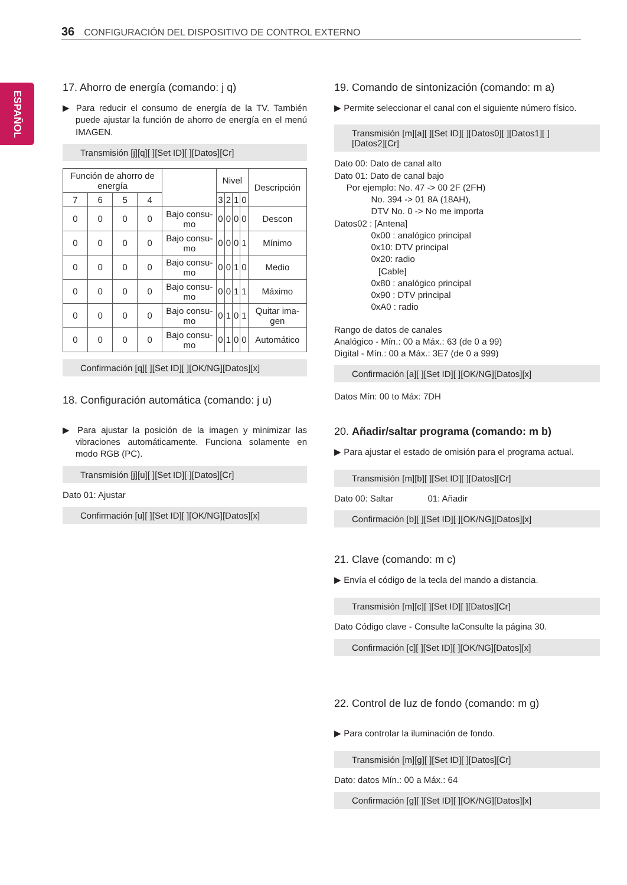36 CONFIGURACIÓN DEL DISPOSITIVO DE CONTROL EXTERNO
ESPAÑOL
17. Ahorro de energía (comando: j q)
▶ Para reducir el consumo de energía de la TV. También puede ajustar la función de ahorro de energía en el menú IMAGEN.
Transmisión [j][q][ ][Set ID][ ][Datos][Cr]
| Función de ahorro de energía | | | | | Nivel | | | | Descripción |
| --- | --- | --- | --- | --- | --- | --- | --- | --- | --- |
| 7 | 6 | 5 | 4 | | 3 | 2 | 1 | 0 | |
| 0 | 0 | 0 | 0 | Bajo consu-mo | 0 | 0 | 0 | 0 | Descon |
| 0 | 0 | 0 | 0 | Bajo consu-mo | 0 | 0 | 0 | 1 | Mínimo |
| 0 | 0 | 0 | 0 | Bajo consu-mo | 0 | 0 | 1 | 0 | Medio |
| 0 | 0 | 0 | 0 | Bajo consu-mo | 0 | 0 | 1 | 1 | Máximo |
| 0 | 0 | 0 | 0 | Bajo consu-mo | 0 | 1 | 0 | 1 | Quitar ima-gen |
| 0 | 0 | 0 | 0 | Bajo consu-mo | 0 | 1 | 0 | 0 | Automático |
Confirmación [q][ ][Set ID][ ][OK/NG][Datos][x]
18. Configuración automática (comando: j u)
▶ Para ajustar la posición de la imagen y minimizar las vibraciones automáticamente. Funciona solamente en modo RGB (PC).
Transmisión [j][u][ ][Set ID][ ][Datos][Cr]
Dato 01: Ajustar
Confirmación [u][ ][Set ID][ ][OK/NG][Datos][x]
19. Comando de sintonización (comando: m a)
▶ Permite seleccionar el canal con el siguiente número físico.
Transmisión [m][a][ ][Set ID][ ][Datos0][ ][Datos1][ ][Datos2][Cr]
Dato 00: Dato de canal alto
Dato 01: Dato de canal bajo
Por ejemplo: No. 47 -> 00 2F (2FH)
No. 394 -> 01 8A (18AH),
DTV No. 0 -> No me importa
Datos02 : [Antena]
0x00 : analógico principal
0x10: DTV principal
0x20: radio
[Cable]
0x80 : analógico principal
0x90 : DTV principal
0xA0 : radio
Rango de datos de canales
Analógico - Mín.: 00 a Máx.: 63 (de 0 a 99)
Digital - Mín.: 00 a Máx.: 3E7 (de 0 a 999)
Confirmación [a][ ][Set ID][ ][OK/NG][Datos][x]
Datos Mín: 00 to Máx: 7DH
20. Añadir/saltar programa (comando: m b)
▶ Para ajustar el estado de omisión para el programa actual.
Transmisión [m][b][ ][Set ID][ ][Datos][Cr]
Dato 00: Saltar 01: Añadir
Confirmación [b][ ][Set ID][ ][OK/NG][Datos][x]
21. Clave (comando: m c)
▶ Envía el código de la tecla del mando a distancia.
Transmisión [m][c][ ][Set ID][ ][Datos][Cr]
Dato Código clave - Consulte laConsulte la página 30.
Confirmación [c][ ][Set ID][ ][OK/NG][Datos][x]
22. Control de luz de fondo (comando: m g)
▶ Para controlar la iluminación de fondo.
Transmisión [m][g][ ][Set ID][ ][Datos][Cr]
Dato: datos Mín.: 00 a Máx.: 64
Confirmación [g][ ][Set ID][ ][OK/NG][Datos][x]